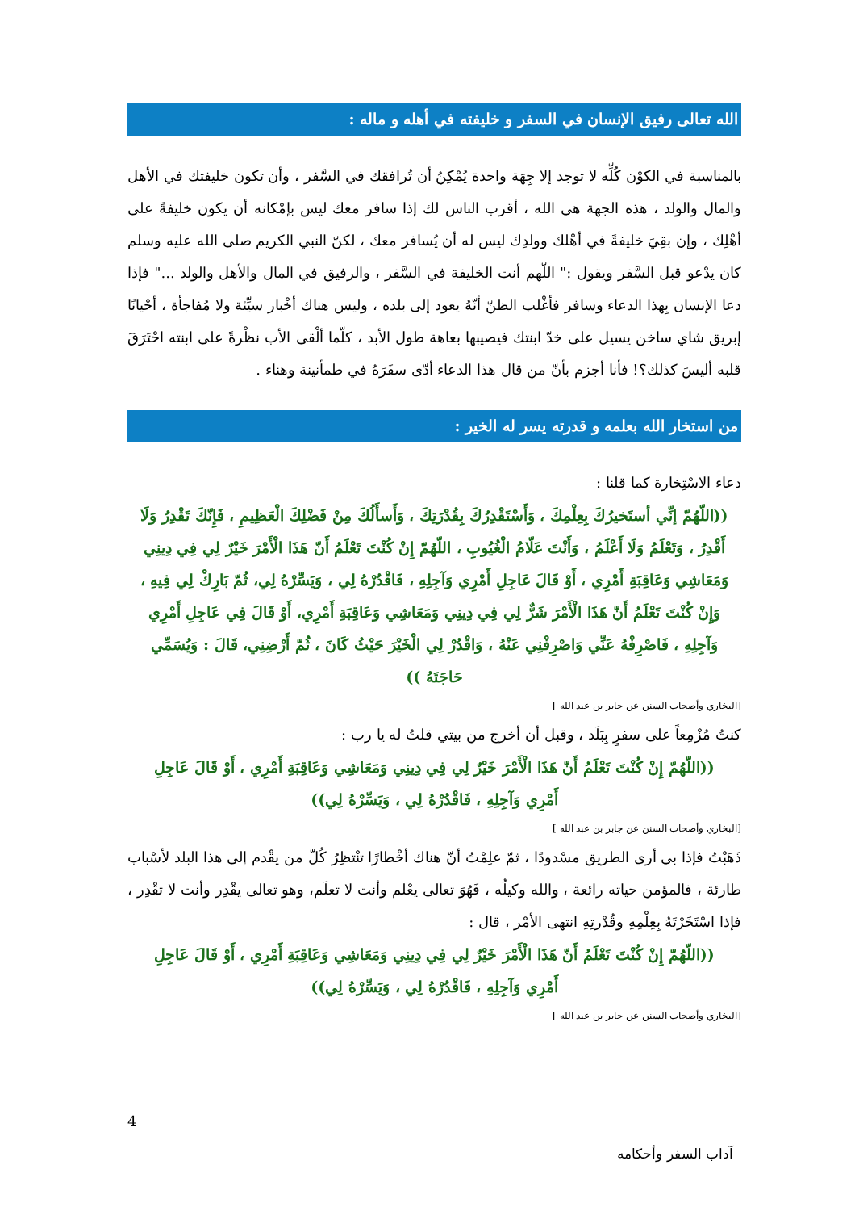الله تعالى رفيق الإنسان في السفر و خليفته في أهله و ماله :
بالمناسبة في الكوْن كُلِّه لا توجد إلا جِهَة واحدة يُمْكِنُ أن تُرافقك في السَّفر ، وأن تكون خليفتك في الأهل والمال والولد ، هذه الجهة هي الله ، أقرب الناس لك إذا سافر معك ليس بإمْكانه أن يكون خليفةً على أهْلِك ، وإن بقِيَ خليفةً في أهْلك وولدِك ليس له أن يُسافر معك ، لكنّ النبي الكريم صلى الله عليه وسلم كان يدْعو قبل السَّفر ويقول :" اللّهم أنت الخليفة في السَّفر ، والرفيق في المال والأهل والولد ..." فإذا دعا الإنسان بِهذا الدعاء وسافر فأغْلب الظنّ أنّهُ يعود إلى بلده ، وليس هناك أخْبار سيِّئة ولا مُفاجأة ، أحْيانًا إبريق شاي ساخن يسيل على خدّ ابنتك فيصيبها بعاهة طول الأبد ، كلّما ألْقى الأب نظْرةً على ابنته احْتَرَقَ قلبه أليسَ كذلك؟! فأنا أجزم بأنّ من قال هذا الدعاء أدّى سفَرَهُ في طمأنينة وهناء .
من استخار الله بعلمه و قدرته يسر له الخير :
دعاء الاسْتِخارة كما قلنا :
((اللّهُمّ إنِّي أستَخيرُكَ بِعِلْمِكَ ، وَأَسْتَقْدِرُكَ بِقُدْرَتِكَ ، وَأَسأَلُكَ مِنْ فَضْلِكَ الْعَظِيمِ ، فَإِنّكَ تَقْدِرُ وَلَا أَقْدِرُ ، وَتَعْلَمُ وَلَا أَعْلَمُ ، وَأَنْتَ عَلّامُ الْغُيُوبِ ، اللّهُمّ إِنْ كُنْتَ تَعْلَمُ أَنّ هَذَا الْأَمْرَ خَيْرٌ لِي فِي دِينِي وَمَعَاشِي وَعَاقِبَةِ أَمْرِي ، أَوْ قَالَ عَاجِلِ أَمْرِي وَآجِلِهِ ، فَاقْدُرْهُ لِي ، وَيَسِّرْهُ لِي، ثُمّ بَارِكْ لِي فِيهِ ، وَإِنْ كُنْتَ تَعْلَمُ أَنّ هَذَا الْأَمْرَ شَرٌّ لِي فِي دِينِي وَمَعَاشِي وَعَاقِبَةِ أَمْرِي، أَوْ قَالَ فِي عَاجِلِ أَمْرِي وَآجِلِهِ ، فَاصْرِفْهُ عَنِّي وَاصْرِفْنِي عَنْهُ ، وَاقْدُرْ لِي الْخَيْرَ حَيْثُ كَانَ ، ثُمّ أَرْضِنِي، قَالَ : وَيُسَمِّي حَاجَتَهُ ))
[البخاري وأصحاب السنن عن جابر بن عبد الله ]
كنتُ مُزْمِعاً على سفرٍ بِبَلَد ، وقبل أن أخرج من بيتي قلتُ له يا رب :
((اللّهُمّ إِنْ كُنْتَ تَعْلَمُ أَنّ هَذَا الْأَمْرَ خَيْرٌ لِي فِي دِينِي وَمَعَاشِي وَعَاقِبَةِ أَمْرِي ، أَوْ قَالَ عَاجِلِ أَمْرِي وَآجِلِهِ ، فَاقْدُرْهُ لِي ، وَيَسِّرْهُ لِي))
[البخاري وأصحاب السنن عن جابر بن عبد الله ]
ذَهَبْتُ فإذا بي أرى الطريق مسْدودًا ، ثمّ علِمْتُ أنّ هناك أخْطارًا تنْتظِرُ كُلّ من يقْدم إلى هذا البلد لأسْباب طارئة ، فالمؤمن حياته رائعة ، والله وكيلُه ، فَهُوَ تعالى يعْلم وأنت لا تعلَم، وهو تعالى يقْدِر وأنت لا تقْدِر ، فإذا اسْتَخَرْتَهُ بِعِلْمِهِ وقُدْرتِهِ انتهى الأمْر ، قال :
((اللّهُمّ إِنْ كُنْتَ تَعْلَمُ أَنّ هَذَا الْأَمْرَ خَيْرٌ لِي فِي دِينِي وَمَعَاشِي وَعَاقِبَةِ أَمْرِي ، أَوْ قَالَ عَاجِلِ أَمْرِي وَآجِلِهِ ، فَاقْدُرْهُ لِي ، وَيَسِّرْهُ لِي))
[البخاري وأصحاب السنن عن جابر بن عبد الله ]
4
آداب السفر وأحكامه